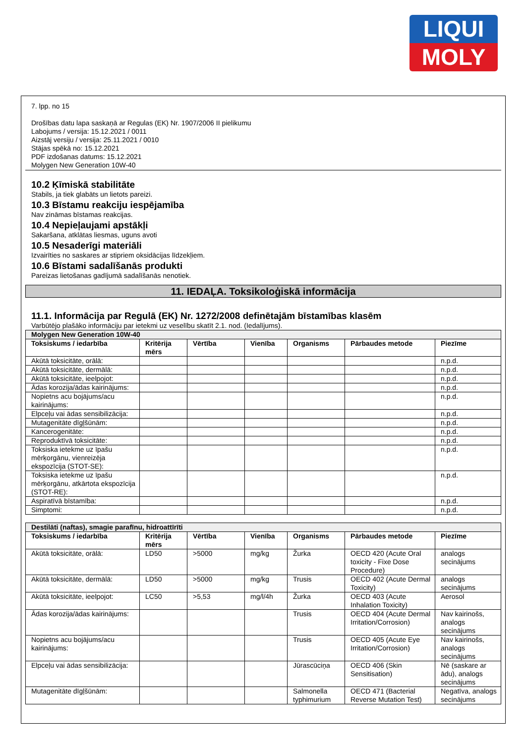LIQUI
MOLY
7. lpp. no 15
Drošības datu lapa saskaņā ar Regulas (EK) Nr. 1907/2006 II pielikumu
Labojums / versija: 15.12.2021 / 0011
Aizstāj versiju / versija: 25.11.2021 / 0010
Stājas spēkā no: 15.12.2021
PDF izdošanas datums: 15.12.2021
Molygen New Generation 10W-40
10.2 Ķīmiskā stabilitāte
Stabils, ja tiek glabāts un lietots pareizi.
10.3 Bīstamu reakciju iespējamība
Nav zināmas bīstamas reakcijas.
10.4 Nepieļaujami apstākļi
Sakaršana, atklātas liesmas, uguns avoti
10.5 Nesaderīgi materiāli
Izvairīties no saskares ar stipriem oksidācijas līdzekļiem.
10.6 Bīstami sadalīšanās produkti
Pareizas lietošanas gadījumā sadalīšanās nenotiek.
11. IEDAĻA. Toksikoloģiskā informācija
11.1. Informācija par Regulā (EK) Nr. 1272/2008 definētajām bīstamības klasēm
Varbūtējo plašāko informāciju par ietekmi uz veselību skatīt 2.1. nod. (Iedalījums).
| Molygen New Generation 10W-40 | | | | | | |
| Toksiskums / iedarbība | Kritērija mērs | Vērtība | Vienība | Organisms | Pārbaudes metode | Piezīme |
| Akūtā toksicitāte, orālā: | | | | | | n.p.d. |
| Akūtā toksicitāte, dermālā: | | | | | | n.p.d. |
| Akūtā toksicitāte, ieelpojot: | | | | | | n.p.d. |
| Ādas korozija/ādas kairinājums: | | | | | | n.p.d. |
| Nopietns acu bojājums/acu kairinājums: | | | | | | n.p.d. |
| Elpceļu vai ādas sensibilizācija: | | | | | | n.p.d. |
| Mutagenitāte dīgļšūnām: | | | | | | n.p.d. |
| Kancerogenitāte: | | | | | | n.p.d. |
| Reproduktīvā toksicitāte: | | | | | | n.p.d. |
| Toksiska ietekme uz īpašu mērķorgānu, vienreizēja ekspozīcija (STOT-SE): | | | | | | n.p.d. |
| Toksiska ietekme uz īpašu mērķorgānu, atkārtota ekspozīcija (STOT-RE): | | | | | | n.p.d. |
| Aspiratīvā bīstamība: | | | | | | n.p.d. |
| Simptomi: | | | | | | n.p.d. |
| Destilāti (naftas), smagie parafīnu, hidroattīrīti | | | | | | |
| Toksiskums / iedarbība | Kritērija mērs | Vērtība | Vienība | Organisms | Pārbaudes metode | Piezīme |
| Akūtā toksicitāte, orālā: | LD50 | >5000 | mg/kg | Žurka | OECD 420 (Acute Oral toxicity - Fixe Dose Procedure) | analogs secinājums |
| Akūtā toksicitāte, dermālā: | LD50 | >5000 | mg/kg | Trusis | OECD 402 (Acute Dermal Toxicity) | analogs secinājums |
| Akūtā toksicitāte, ieelpojot: | LC50 | >5,53 | mg/l/4h | Žurka | OECD 403 (Acute Inhalation Toxicity) | Aerosol |
| Ādas korozija/ādas kairinājums: | | | | Trusis | OECD 404 (Acute Dermal Irritation/Corrosion) | Nav kairinošs, analogs secinājums |
| Nopietns acu bojājums/acu kairinājums: | | | | Trusis | OECD 405 (Acute Eye Irritation/Corrosion) | Nav kairinošs, analogs secinājums |
| Elpceļu vai ādas sensibilizācija: | | | | Jūrascūciņa | OECD 406 (Skin Sensitisation) | Nē (saskare ar ādu), analogs secinājums |
| Mutagenitāte dīgļšūnām: | | | | Salmonella typhimurium | OECD 471 (Bacterial Reverse Mutation Test) | Negatīva, analogs secinājums |